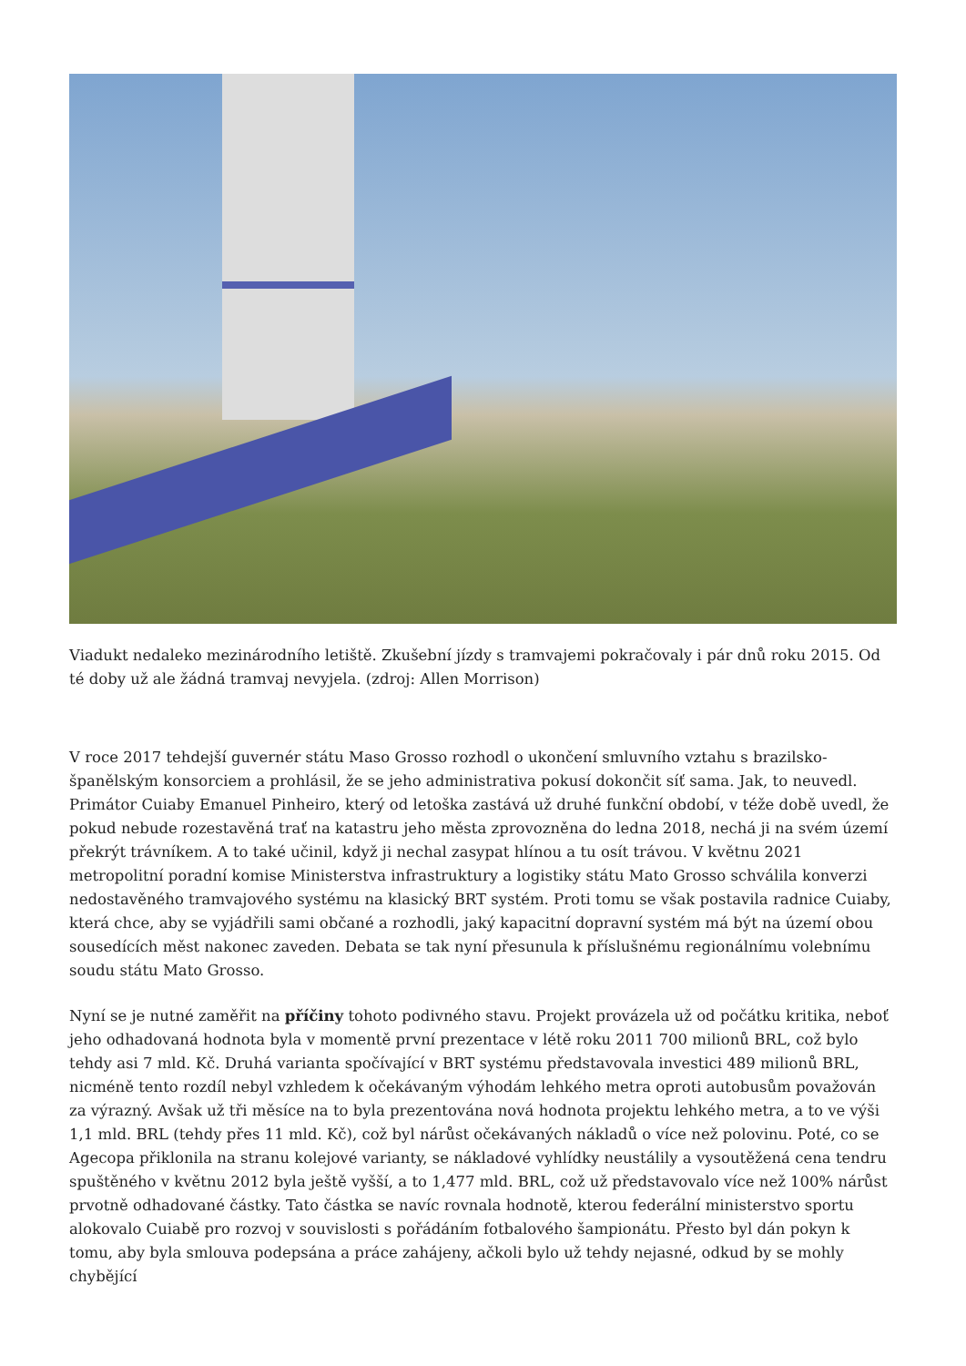Viadukt nedaleko mezinárodního letiště. Zkušební jízdy s tramvajemi pokračovaly i pár dnů roku 2015. Od té doby už ale žádná tramvaj nevyjela. (zdroj: Allen Morrison)
V roce 2017 tehdejší guvernér státu Maso Grosso rozhodl o ukončení smluvního vztahu s brazilsko-španělským konsorciem a prohlásil, že se jeho administrativa pokusí dokončit síť sama. Jak, to neuvedl. Primátor Cuiaby Emanuel Pinheiro, který od letoška zastává už druhé funkční období, v téže době uvedl, že pokud nebude rozestavěná trať na katastru jeho města zprovozněna do ledna 2018, nechá ji na svém území překrýt trávníkem. A to také učinil, když ji nechal zasypat hlínou a tu osít trávou. V květnu 2021 metropolitní poradní komise Ministerstva infrastruktury a logistiky státu Mato Grosso schválila konverzi nedostavěného tramvajového systému na klasický BRT systém. Proti tomu se však postavila radnice Cuiaby, která chce, aby se vyjádřili sami občané a rozhodli, jaký kapacitní dopravní systém má být na území obou sousedících měst nakonec zaveden. Debata se tak nyní přesunula k příslušnému regionálnímu volebnímu soudu státu Mato Grosso.
Nyní se je nutné zaměřit na příčiny tohoto podivného stavu. Projekt provázela už od počátku kritika, neboť jeho odhadovaná hodnota byla v momentě první prezentace v létě roku 2011 700 milionů BRL, což bylo tehdy asi 7 mld. Kč. Druhá varianta spočívající v BRT systému představovala investici 489 milionů BRL, nicméně tento rozdíl nebyl vzhledem k očekávaným výhodám lehkého metra oproti autobusům považován za výrazný. Avšak už tři měsíce na to byla prezentována nová hodnota projektu lehkého metra, a to ve výši 1,1 mld. BRL (tehdy přes 11 mld. Kč), což byl nárůst očekávaných nákladů o více než polovinu. Poté, co se Agecopa přiklonila na stranu kolejové varianty, se nákladové vyhlídky neustálily a vysoutěžená cena tendru spuštěného v květnu 2012 byla ještě vyšší, a to 1,477 mld. BRL, což už představovalo více než 100% nárůst prvotně odhadované částky. Tato částka se navíc rovnala hodnotě, kterou federální ministerstvo sportu alokovalo Cuiabě pro rozvoj v souvislosti s pořádáním fotbalového šampionátu. Přesto byl dán pokyn k tomu, aby byla smlouva podepsána a práce zahájeny, ačkoli bylo už tehdy nejasné, odkud by se mohly chybějící